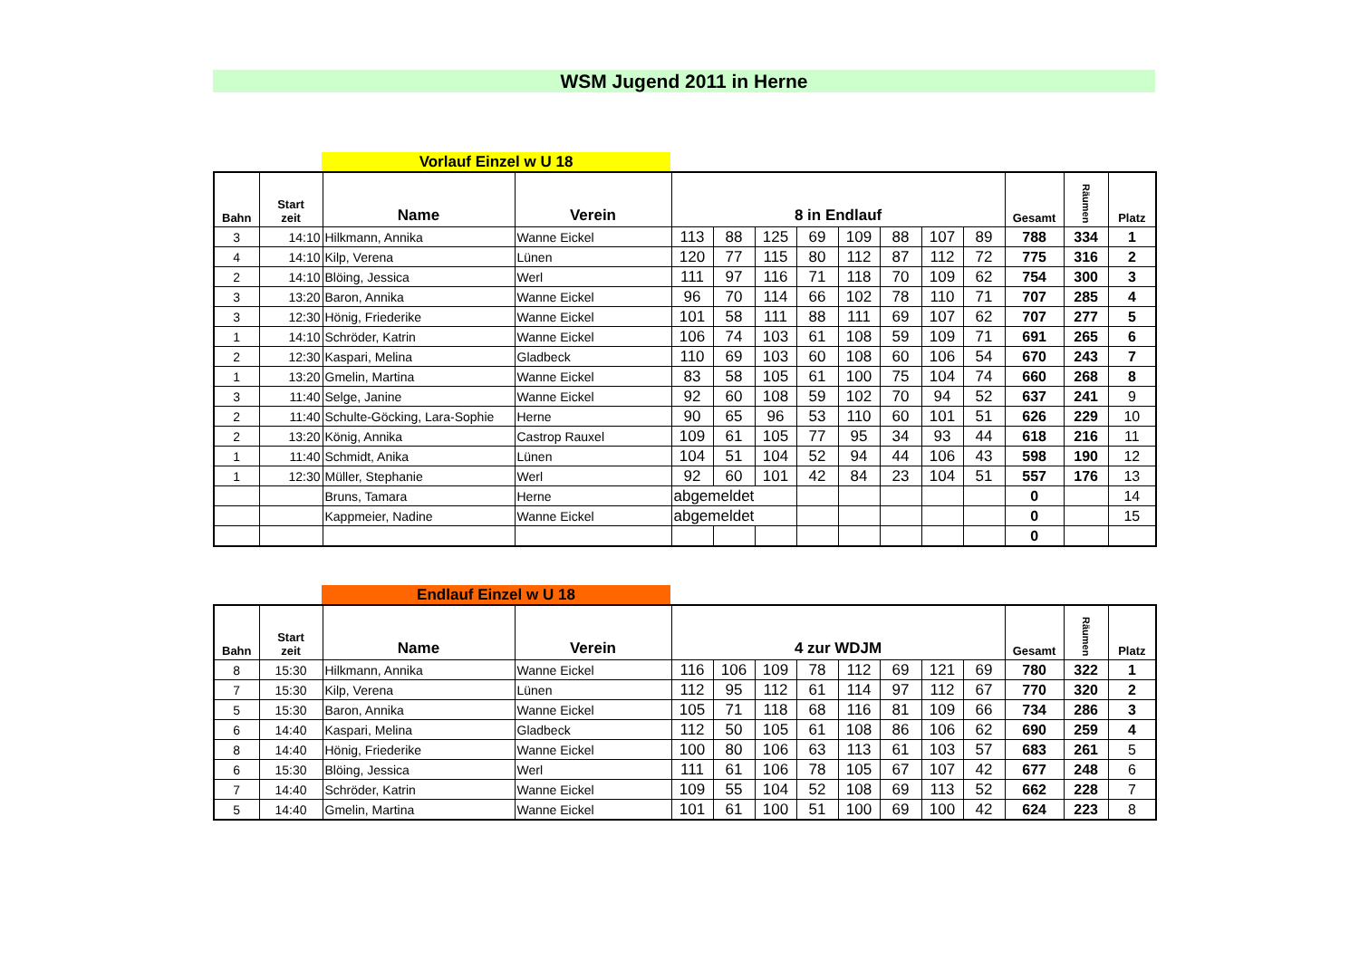WSM Jugend 2011 in Herne
Vorlauf Einzel w U 18
| Bahn | Start zeit | Name | Verein | 8 in Endlauf | | | | | | | | Gesamt | Räumen | Platz |
| --- | --- | --- | --- | --- | --- | --- | --- | --- | --- | --- | --- | --- | --- | --- |
| 3 | 14:10 | Hilkmann, Annika | Wanne Eickel | 113 | 88 | 125 | 69 | 109 | 88 | 107 | 89 | 788 | 334 | 1 |
| 4 | 14:10 | Kilp, Verena | Lünen | 120 | 77 | 115 | 80 | 112 | 87 | 112 | 72 | 775 | 316 | 2 |
| 2 | 14:10 | Blöing, Jessica | Werl | 111 | 97 | 116 | 71 | 118 | 70 | 109 | 62 | 754 | 300 | 3 |
| 3 | 13:20 | Baron, Annika | Wanne Eickel | 96 | 70 | 114 | 66 | 102 | 78 | 110 | 71 | 707 | 285 | 4 |
| 3 | 12:30 | Hönig, Friederike | Wanne Eickel | 101 | 58 | 111 | 88 | 111 | 69 | 107 | 62 | 707 | 277 | 5 |
| 1 | 14:10 | Schröder, Katrin | Wanne Eickel | 106 | 74 | 103 | 61 | 108 | 59 | 109 | 71 | 691 | 265 | 6 |
| 2 | 12:30 | Kaspari, Melina | Gladbeck | 110 | 69 | 103 | 60 | 108 | 60 | 106 | 54 | 670 | 243 | 7 |
| 1 | 13:20 | Gmelin, Martina | Wanne Eickel | 83 | 58 | 105 | 61 | 100 | 75 | 104 | 74 | 660 | 268 | 8 |
| 3 | 11:40 | Selge, Janine | Wanne Eickel | 92 | 60 | 108 | 59 | 102 | 70 | 94 | 52 | 637 | 241 | 9 |
| 2 | 11:40 | Schulte-Göcking, Lara-Sophie | Herne | 90 | 65 | 96 | 53 | 110 | 60 | 101 | 51 | 626 | 229 | 10 |
| 2 | 13:20 | König, Annika | Castrop Rauxel | 109 | 61 | 105 | 77 | 95 | 34 | 93 | 44 | 618 | 216 | 11 |
| 1 | 11:40 | Schmidt, Anika | Lünen | 104 | 51 | 104 | 52 | 94 | 44 | 106 | 43 | 598 | 190 | 12 |
| 1 | 12:30 | Müller, Stephanie | Werl | 92 | 60 | 101 | 42 | 84 | 23 | 104 | 51 | 557 | 176 | 13 |
| | | Bruns, Tamara | Herne | abgemeldet | | | | | | | | 0 | | 14 |
| | | Kappmeier, Nadine | Wanne Eickel | abgemeldet | | | | | | | | 0 | | 15 |
| | | | | | | | | | | | | 0 | | |
Endlauf Einzel w U 18
| Bahn | Start zeit | Name | Verein | 4 zur WDJM | | | | | | | | Gesamt | Räumen | Platz |
| --- | --- | --- | --- | --- | --- | --- | --- | --- | --- | --- | --- | --- | --- | --- |
| 8 | 15:30 | Hilkmann, Annika | Wanne Eickel | 116 | 106 | 109 | 78 | 112 | 69 | 121 | 69 | 780 | 322 | 1 |
| 7 | 15:30 | Kilp, Verena | Lünen | 112 | 95 | 112 | 61 | 114 | 97 | 112 | 67 | 770 | 320 | 2 |
| 5 | 15:30 | Baron, Annika | Wanne Eickel | 105 | 71 | 118 | 68 | 116 | 81 | 109 | 66 | 734 | 286 | 3 |
| 6 | 14:40 | Kaspari, Melina | Gladbeck | 112 | 50 | 105 | 61 | 108 | 86 | 106 | 62 | 690 | 259 | 4 |
| 8 | 14:40 | Hönig, Friederike | Wanne Eickel | 100 | 80 | 106 | 63 | 113 | 61 | 103 | 57 | 683 | 261 | 5 |
| 6 | 15:30 | Blöing, Jessica | Werl | 111 | 61 | 106 | 78 | 105 | 67 | 107 | 42 | 677 | 248 | 6 |
| 7 | 14:40 | Schröder, Katrin | Wanne Eickel | 109 | 55 | 104 | 52 | 108 | 69 | 113 | 52 | 662 | 228 | 7 |
| 5 | 14:40 | Gmelin, Martina | Wanne Eickel | 101 | 61 | 100 | 51 | 100 | 69 | 100 | 42 | 624 | 223 | 8 |